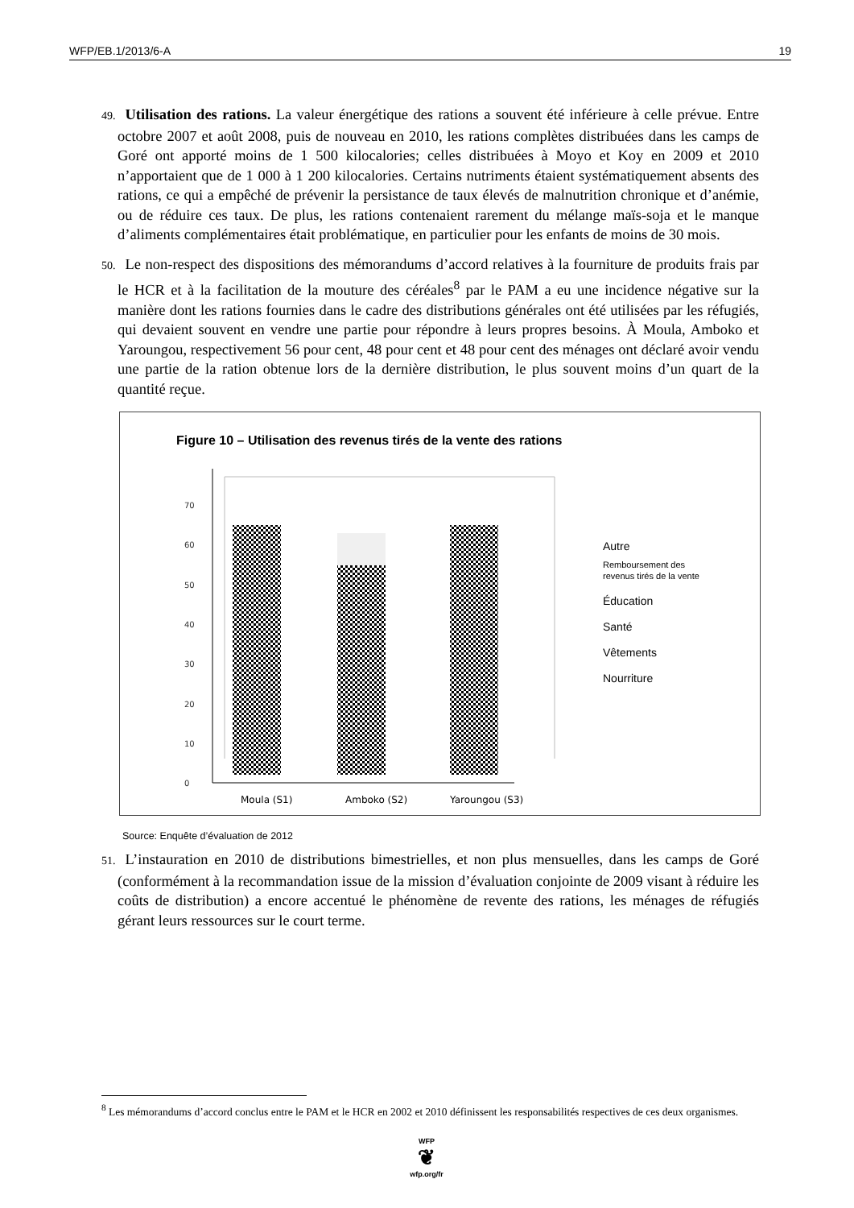WFP/EB.1/2013/6-A 19
49. Utilisation des rations. La valeur énergétique des rations a souvent été inférieure à celle prévue. Entre octobre 2007 et août 2008, puis de nouveau en 2010, les rations complètes distribuées dans les camps de Goré ont apporté moins de 1 500 kilocalories; celles distribuées à Moyo et Koy en 2009 et 2010 n’apportaient que de 1 000 à 1 200 kilocalories. Certains nutriments étaient systématiquement absents des rations, ce qui a empêché de prévenir la persistance de taux élevés de malnutrition chronique et d’anémie, ou de réduire ces taux. De plus, les rations contenaient rarement du mélange maïs-soja et le manque d’aliments complémentaires était problématique, en particulier pour les enfants de moins de 30 mois.
50. Le non-respect des dispositions des mémorandums d’accord relatives à la fourniture de produits frais par le HCR et à la facilitation de la mouture des céréales<sup>8</sup> par le PAM a eu une incidence négative sur la manière dont les rations fournies dans le cadre des distributions générales ont été utilisées par les réfugiés, qui devaient souvent en vendre une partie pour répondre à leurs propres besoins. À Moula, Amboko et Yaroungou, respectivement 56 pour cent, 48 pour cent et 48 pour cent des ménages ont déclaré avoir vendu une partie de la ration obtenue lors de la dernière distribution, le plus souvent moins d’un quart de la quantité reçue.
Figure 10 – Utilisation des revenus tirés de la vente des rations
0
10
20
30
40
50
60
70
Moula (S1)
Amboko (S2)
Yaroungou (S3)
Autre
Remboursement des
revenus tirés de la vente
Éducation
Santé
Vêtements
Nourriture
Source: Enquête d’évaluation de 2012
51. L’instauration en 2010 de distributions bimestrielles, et non plus mensuelles, dans les camps de Goré (conformément à la recommandation issue de la mission d’évaluation conjointe de 2009 visant à réduire les coûts de distribution) a encore accentué le phénomène de revente des rations, les ménages de réfugiés gérant leurs ressources sur le court terme.
<sup>8</sup> Les mémorandums d’accord conclus entre le PAM et le HCR en 2002 et 2010 définissent les responsabilités respectives de ces deux organismes.
WFP
❦
wfp.org/fr